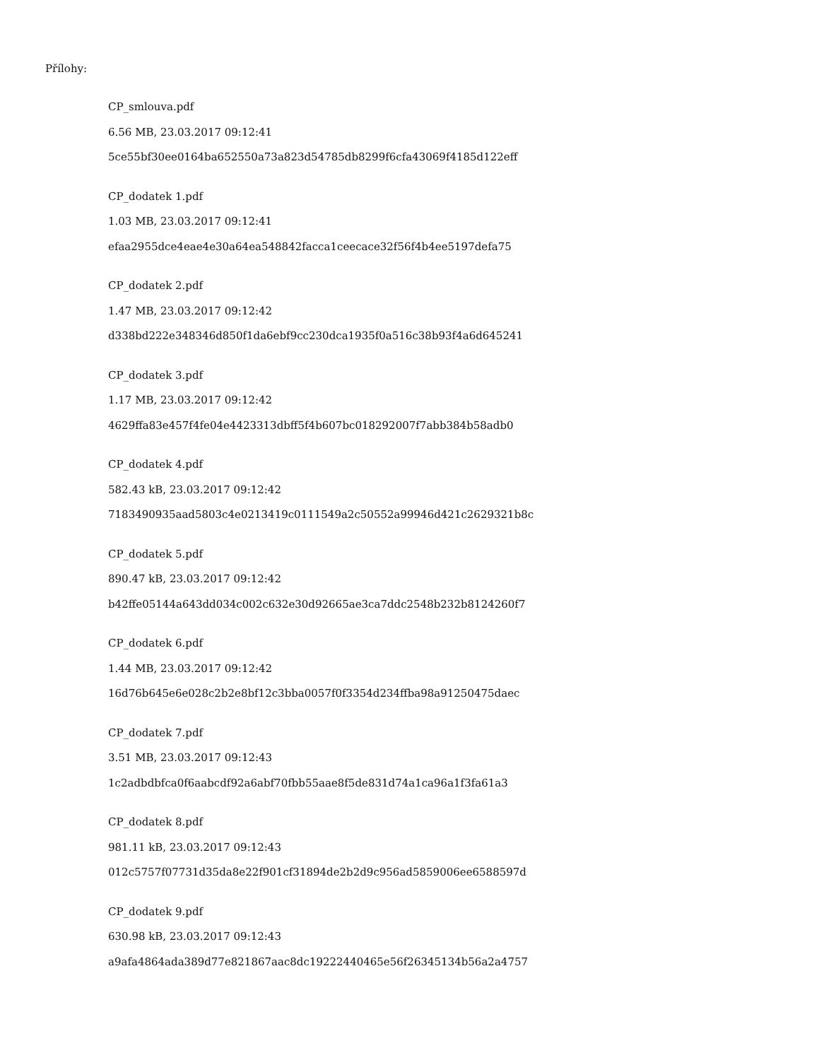Přílohy:
CP_smlouva.pdf
6.56 MB, 23.03.2017 09:12:41
5ce55bf30ee0164ba652550a73a823d54785db8299f6cfa43069f4185d122eff
CP_dodatek 1.pdf
1.03 MB, 23.03.2017 09:12:41
efaa2955dce4eae4e30a64ea548842facca1ceecace32f56f4b4ee5197defa75
CP_dodatek 2.pdf
1.47 MB, 23.03.2017 09:12:42
d338bd222e348346d850f1da6ebf9cc230dca1935f0a516c38b93f4a6d645241
CP_dodatek 3.pdf
1.17 MB, 23.03.2017 09:12:42
4629ffa83e457f4fe04e4423313dbff5f4b607bc018292007f7abb384b58adb0
CP_dodatek 4.pdf
582.43 kB, 23.03.2017 09:12:42
7183490935aad5803c4e0213419c0111549a2c50552a99946d421c2629321b8c
CP_dodatek 5.pdf
890.47 kB, 23.03.2017 09:12:42
b42ffe05144a643dd034c002c632e30d92665ae3ca7ddc2548b232b8124260f7
CP_dodatek 6.pdf
1.44 MB, 23.03.2017 09:12:42
16d76b645e6e028c2b2e8bf12c3bba0057f0f3354d234ffba98a91250475daec
CP_dodatek 7.pdf
3.51 MB, 23.03.2017 09:12:43
1c2adbdbfca0f6aabcdf92a6abf70fbb55aae8f5de831d74a1ca96a1f3fa61a3
CP_dodatek 8.pdf
981.11 kB, 23.03.2017 09:12:43
012c5757f07731d35da8e22f901cf31894de2b2d9c956ad5859006ee6588597d
CP_dodatek 9.pdf
630.98 kB, 23.03.2017 09:12:43
a9afa4864ada389d77e821867aac8dc19222440465e56f26345134b56a2a4757